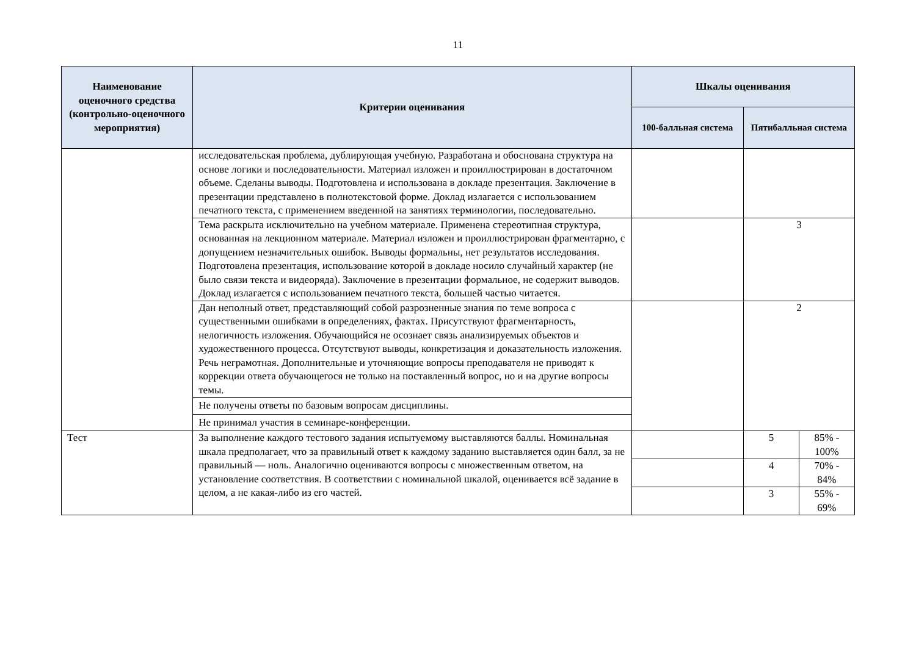11
| Наименование оценочного средства (контрольно-оценочного мероприятия) | Критерии оценивания | Шкалы оценивания | | |
| --- | --- | --- | --- | --- |
| | | 100-балльная система | Пятибалльная система | |
| | исследовательская проблема, дублирующая учебную. Разработана и обоснована структура на основе логики и последовательности. Материал изложен и проиллюстрирован в достаточном объеме. Сделаны выводы. Подготовлена и использована в докладе презентация. Заключение в презентации представлено в полнотекстовой форме. Доклад излагается с использованием печатного текста, с применением введенной на занятиях терминологии, последовательно. | | | |
| | Тема раскрыта исключительно на учебном материале. Применена стереотипная структура, основанная на лекционном материале. Материал изложен и проиллюстрирован фрагментарно, с допущением незначительных ошибок. Выводы формальны, нет результатов исследования. Подготовлена презентация, использование которой в докладе носило случайный характер (не было связи текста и видеоряда). Заключение в презентации формальное, не содержит выводов. Доклад излагается с использованием печатного текста, большей частью читается. | | 3 | |
| | Дан неполный ответ, представляющий собой разрозненные знания по теме вопроса с существенными ошибками в определениях, фактах. Присутствуют фрагментарность, нелогичность изложения. Обучающийся не осознает связь анализируемых объектов и художественного процесса. Отсутствуют выводы, конкретизация и доказательность изложения. Речь неграмотная. Дополнительные и уточняющие вопросы преподавателя не приводят к коррекции ответа обучающегося не только на поставленный вопрос, но и на другие вопросы темы. | | 2 | |
| | Не получены ответы по базовым вопросам дисциплины. | | | |
| | Не принимал участия в семинаре-конференции. | | | |
| Тест | За выполнение каждого тестового задания испытуемому выставляются баллы. Номинальная шкала предполагает, что за правильный ответ к каждому заданию выставляется один балл, за не правильный — ноль. Аналогично оцениваются вопросы с множественным ответом, на установление соответствия. В соответствии с номинальной шкалой, оценивается всё задание в целом, а не какая-либо из его частей. | | 5 | 85% - 100% |
| | | | 4 | 70% - 84% |
| | | | 3 | 55% - 69% |